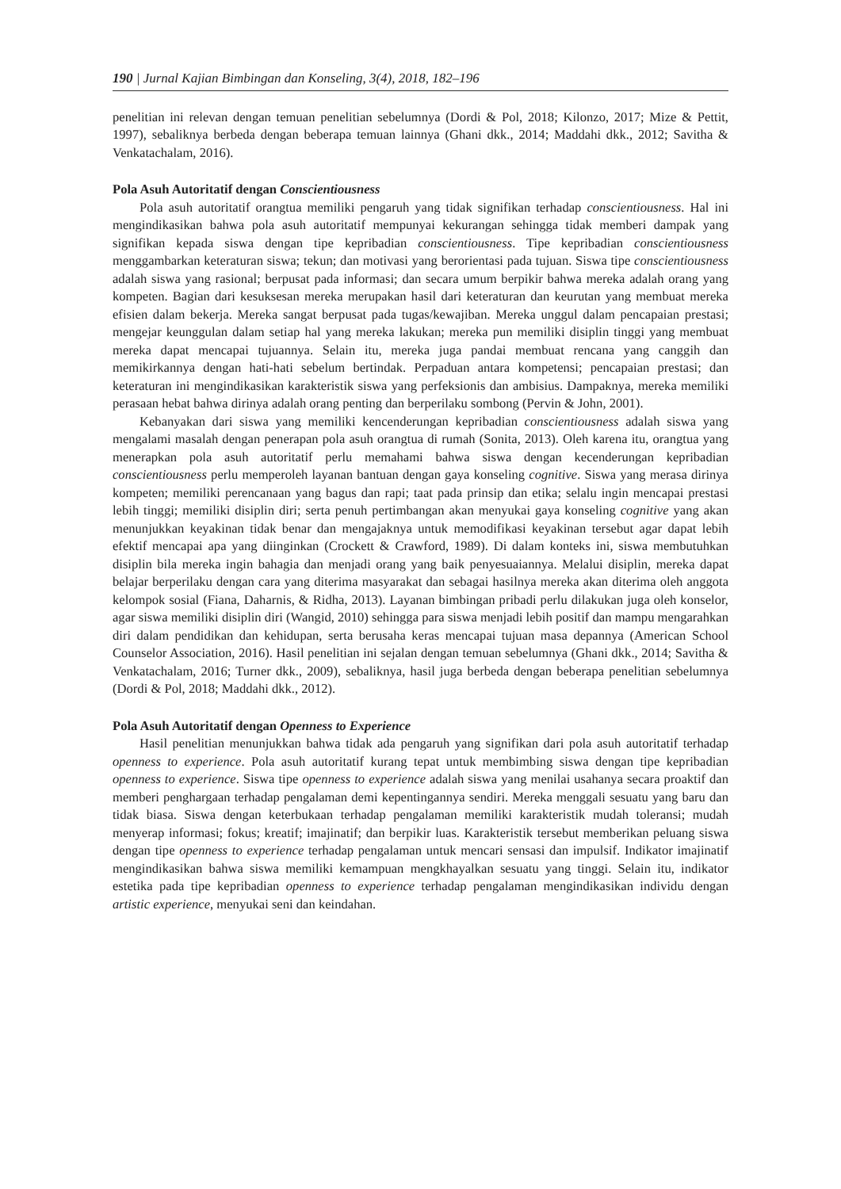190 | Jurnal Kajian Bimbingan dan Konseling, 3(4), 2018, 182–196
penelitian ini relevan dengan temuan penelitian sebelumnya (Dordi & Pol, 2018; Kilonzo, 2017; Mize & Pettit, 1997), sebaliknya berbeda dengan beberapa temuan lainnya (Ghani dkk., 2014; Maddahi dkk., 2012; Savitha & Venkatachalam, 2016).
Pola Asuh Autoritatif dengan Conscientiousness
Pola asuh autoritatif orangtua memiliki pengaruh yang tidak signifikan terhadap conscientiousness. Hal ini mengindikasikan bahwa pola asuh autoritatif mempunyai kekurangan sehingga tidak memberi dampak yang signifikan kepada siswa dengan tipe kepribadian conscientiousness. Tipe kepribadian conscientiousness menggambarkan keteraturan siswa; tekun; dan motivasi yang berorientasi pada tujuan. Siswa tipe conscientiousness adalah siswa yang rasional; berpusat pada informasi; dan secara umum berpikir bahwa mereka adalah orang yang kompeten. Bagian dari kesuksesan mereka merupakan hasil dari keteraturan dan keurutan yang membuat mereka efisien dalam bekerja. Mereka sangat berpusat pada tugas/kewajiban. Mereka unggul dalam pencapaian prestasi; mengejar keunggulan dalam setiap hal yang mereka lakukan; mereka pun memiliki disiplin tinggi yang membuat mereka dapat mencapai tujuannya. Selain itu, mereka juga pandai membuat rencana yang canggih dan memikirkannya dengan hati-hati sebelum bertindak. Perpaduan antara kompetensi; pencapaian prestasi; dan keteraturan ini mengindikasikan karakteristik siswa yang perfeksionis dan ambisius. Dampaknya, mereka memiliki perasaan hebat bahwa dirinya adalah orang penting dan berperilaku sombong (Pervin & John, 2001).
Kebanyakan dari siswa yang memiliki kencenderungan kepribadian conscientiousness adalah siswa yang mengalami masalah dengan penerapan pola asuh orangtua di rumah (Sonita, 2013). Oleh karena itu, orangtua yang menerapkan pola asuh autoritatif perlu memahami bahwa siswa dengan kecenderungan kepribadian conscientiousness perlu memperoleh layanan bantuan dengan gaya konseling cognitive. Siswa yang merasa dirinya kompeten; memiliki perencanaan yang bagus dan rapi; taat pada prinsip dan etika; selalu ingin mencapai prestasi lebih tinggi; memiliki disiplin diri; serta penuh pertimbangan akan menyukai gaya konseling cognitive yang akan menunjukkan keyakinan tidak benar dan mengajaknya untuk memodifikasi keyakinan tersebut agar dapat lebih efektif mencapai apa yang diinginkan (Crockett & Crawford, 1989). Di dalam konteks ini, siswa membutuhkan disiplin bila mereka ingin bahagia dan menjadi orang yang baik penyesuaiannya. Melalui disiplin, mereka dapat belajar berperilaku dengan cara yang diterima masyarakat dan sebagai hasilnya mereka akan diterima oleh anggota kelompok sosial (Fiana, Daharnis, & Ridha, 2013). Layanan bimbingan pribadi perlu dilakukan juga oleh konselor, agar siswa memiliki disiplin diri (Wangid, 2010) sehingga para siswa menjadi lebih positif dan mampu mengarahkan diri dalam pendidikan dan kehidupan, serta berusaha keras mencapai tujuan masa depannya (American School Counselor Association, 2016). Hasil penelitian ini sejalan dengan temuan sebelumnya (Ghani dkk., 2014; Savitha & Venkatachalam, 2016; Turner dkk., 2009), sebaliknya, hasil juga berbeda dengan beberapa penelitian sebelumnya (Dordi & Pol, 2018; Maddahi dkk., 2012).
Pola Asuh Autoritatif dengan Openness to Experience
Hasil penelitian menunjukkan bahwa tidak ada pengaruh yang signifikan dari pola asuh autoritatif terhadap openness to experience. Pola asuh autoritatif kurang tepat untuk membimbing siswa dengan tipe kepribadian openness to experience. Siswa tipe openness to experience adalah siswa yang menilai usahanya secara proaktif dan memberi penghargaan terhadap pengalaman demi kepentingannya sendiri. Mereka menggali sesuatu yang baru dan tidak biasa. Siswa dengan keterbukaan terhadap pengalaman memiliki karakteristik mudah toleransi; mudah menyerap informasi; fokus; kreatif; imajinatif; dan berpikir luas. Karakteristik tersebut memberikan peluang siswa dengan tipe openness to experience terhadap pengalaman untuk mencari sensasi dan impulsif. Indikator imajinatif mengindikasikan bahwa siswa memiliki kemampuan mengkhayalkan sesuatu yang tinggi. Selain itu, indikator estetika pada tipe kepribadian openness to experience terhadap pengalaman mengindikasikan individu dengan artistic experience, menyukai seni dan keindahan.